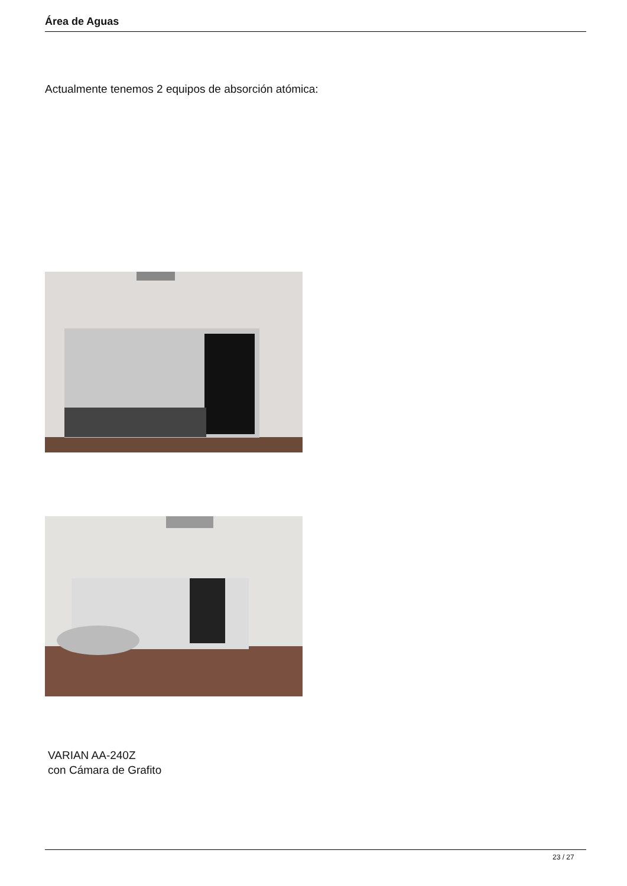Área de Aguas
Actualmente tenemos 2 equipos de absorción atómica:
VARIAN AA-240Z
con Cámara de Grafito
23 / 27